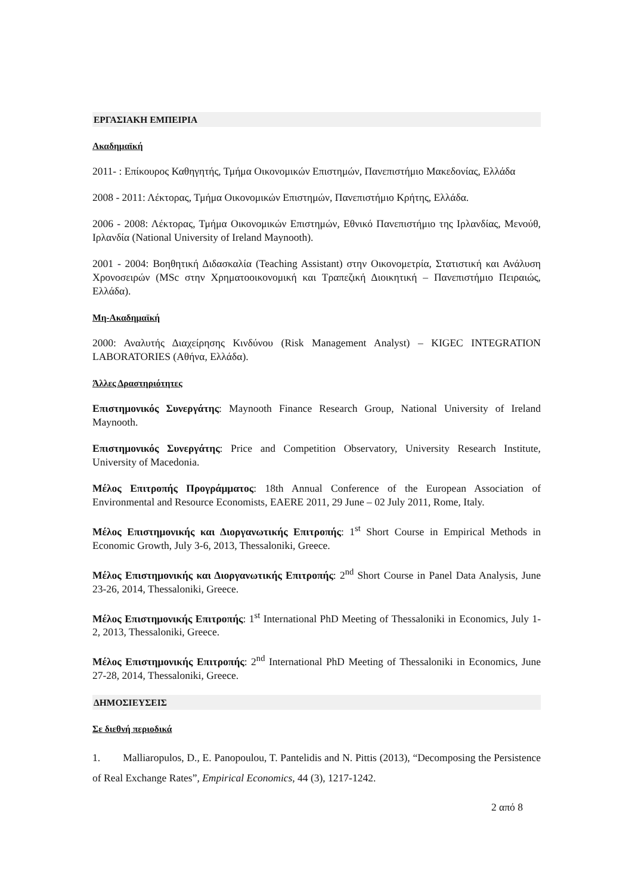ΕΡΓΑΣΙΑΚΗ ΕΜΠΕΙΡΙΑ
Ακαδημαϊκή
2011- : Επίκουρος Καθηγητής, Τμήμα Οικονομικών Επιστημών, Πανεπιστήμιο Μακεδονίας, Ελλάδα
2008 - 2011: Λέκτορας, Τμήμα Οικονομικών Επιστημών, Πανεπιστήμιο Κρήτης, Ελλάδα.
2006 - 2008: Λέκτορας, Τμήμα Οικονομικών Επιστημών, Εθνικό Πανεπιστήμιο της Ιρλανδίας, Μενούθ, Ιρλανδία (National University of Ireland Maynooth).
2001 - 2004: Βοηθητική Διδασκαλία (Teaching Assistant) στην Οικονομετρία, Στατιστική και Ανάλυση Χρονοσειρών (MSc στην Χρηματοοικονομική και Τραπεζική Διοικητική – Πανεπιστήμιο Πειραιώς, Ελλάδα).
Μη-Ακαδημαϊκή
2000: Αναλυτής Διαχείρησης Κινδύνου (Risk Management Analyst) – KIGEC INTEGRATION LABORATORIES (Αθήνα, Ελλάδα).
Άλλες Δραστηριότητες
Επιστημονικός Συνεργάτης: Maynooth Finance Research Group, National University of Ireland Maynooth.
Επιστημονικός Συνεργάτης: Price and Competition Observatory, University Research Institute, University of Macedonia.
Μέλος Επιτροπής Προγράμματος: 18th Annual Conference of the European Association of Environmental and Resource Economists, EAERE 2011, 29 June – 02 July 2011, Rome, Italy.
Μέλος Επιστημονικής και Διοργανωτικής Επιτροπής: 1<sup>st</sup> Short Course in Empirical Methods in Economic Growth, July 3-6, 2013, Thessaloniki, Greece.
Μέλος Επιστημονικής και Διοργανωτικής Επιτροπής: 2<sup>nd</sup> Short Course in Panel Data Analysis, June 23-26, 2014, Thessaloniki, Greece.
Μέλος Επιστημονικής Επιτροπής: 1<sup>st</sup> International PhD Meeting of Thessaloniki in Economics, July 1-2, 2013, Thessaloniki, Greece.
Μέλος Επιστημονικής Επιτροπής: 2<sup>nd</sup> International PhD Meeting of Thessaloniki in Economics, June 27-28, 2014, Thessaloniki, Greece.
ΔΗΜΟΣΙΕΥΣΕΙΣ
Σε διεθνή περιοδικά
1. Malliaropulos, D., E. Panopoulou, T. Pantelidis and N. Pittis (2013), “Decomposing the Persistence of Real Exchange Rates”, Empirical Economics, 44 (3), 1217-1242.
2 από 8